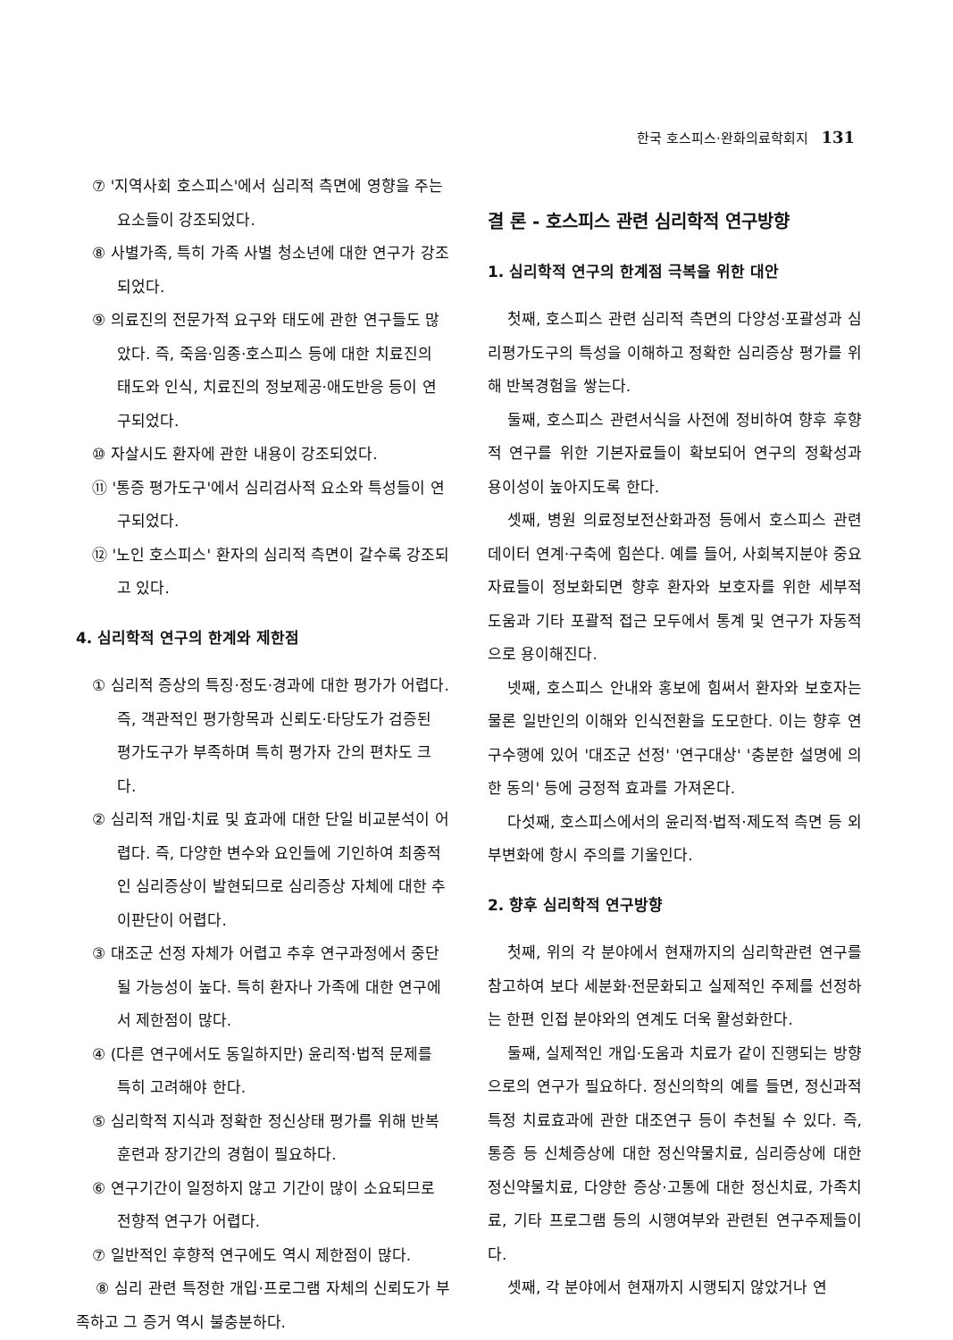한국 호스피스·완화의료학회지 131
⑦ '지역사회 호스피스'에서 심리적 측면에 영향을 주는 요소들이 강조되었다.
⑧ 사별가족, 특히 가족 사별 청소년에 대한 연구가 강조되었다.
⑨ 의료진의 전문가적 요구와 태도에 관한 연구들도 많았다. 즉, 죽음·임종·호스피스 등에 대한 치료진의 태도와 인식, 치료진의 정보제공·애도반응 등이 연구되었다.
⑩ 자살시도 환자에 관한 내용이 강조되었다.
⑪ '통증 평가도구'에서 심리검사적 요소와 특성들이 연구되었다.
⑫ '노인 호스피스' 환자의 심리적 측면이 갈수록 강조되고 있다.
4. 심리학적 연구의 한계와 제한점
① 심리적 증상의 특징·정도·경과에 대한 평가가 어렵다. 즉, 객관적인 평가항목과 신뢰도·타당도가 검증된 평가도구가 부족하며 특히 평가자 간의 편차도 크다.
② 심리적 개입·치료 및 효과에 대한 단일 비교분석이 어렵다. 즉, 다양한 변수와 요인들에 기인하여 최종적인 심리증상이 발현되므로 심리증상 자체에 대한 추이판단이 어렵다.
③ 대조군 선정 자체가 어렵고 추후 연구과정에서 중단될 가능성이 높다. 특히 환자나 가족에 대한 연구에서 제한점이 많다.
④ (다른 연구에서도 동일하지만) 윤리적·법적 문제를 특히 고려해야 한다.
⑤ 심리학적 지식과 정확한 정신상태 평가를 위해 반복훈련과 장기간의 경험이 필요하다.
⑥ 연구기간이 일정하지 않고 기간이 많이 소요되므로 전향적 연구가 어렵다.
⑦ 일반적인 후향적 연구에도 역시 제한점이 많다.
⑧ 심리 관련 특정한 개입·프로그램 자체의 신뢰도가 부족하고 그 증거 역시 불충분하다.
결 론 - 호스피스 관련 심리학적 연구방향
1. 심리학적 연구의 한계점 극복을 위한 대안
첫째, 호스피스 관련 심리적 측면의 다양성·포괄성과 심리평가도구의 특성을 이해하고 정확한 심리증상 평가를 위해 반복경험을 쌓는다.
둘째, 호스피스 관련서식을 사전에 정비하여 향후 후향적 연구를 위한 기본자료들이 확보되어 연구의 정확성과 용이성이 높아지도록 한다.
셋째, 병원 의료정보전산화과정 등에서 호스피스 관련 데이터 연계·구축에 힘쓴다. 예를 들어, 사회복지분야 중요자료들이 정보화되면 향후 환자와 보호자를 위한 세부적 도움과 기타 포괄적 접근 모두에서 통계 및 연구가 자동적으로 용이해진다.
넷째, 호스피스 안내와 홍보에 힘써서 환자와 보호자는 물론 일반인의 이해와 인식전환을 도모한다. 이는 향후 연구수행에 있어 '대조군 선정' '연구대상' '충분한 설명에 의한 동의' 등에 긍정적 효과를 가져온다.
다섯째, 호스피스에서의 윤리적·법적·제도적 측면 등 외부변화에 항시 주의를 기울인다.
2. 향후 심리학적 연구방향
첫째, 위의 각 분야에서 현재까지의 심리학관련 연구를 참고하여 보다 세분화·전문화되고 실제적인 주제를 선정하는 한편 인접 분야와의 연계도 더욱 활성화한다.
둘째, 실제적인 개입·도움과 치료가 같이 진행되는 방향으로의 연구가 필요하다. 정신의학의 예를 들면, 정신과적 특정 치료효과에 관한 대조연구 등이 추천될 수 있다. 즉, 통증 등 신체증상에 대한 정신약물치료, 심리증상에 대한 정신약물치료, 다양한 증상·고통에 대한 정신치료, 가족치료, 기타 프로그램 등의 시행여부와 관련된 연구주제들이다.
셋째, 각 분야에서 현재까지 시행되지 않았거나 연